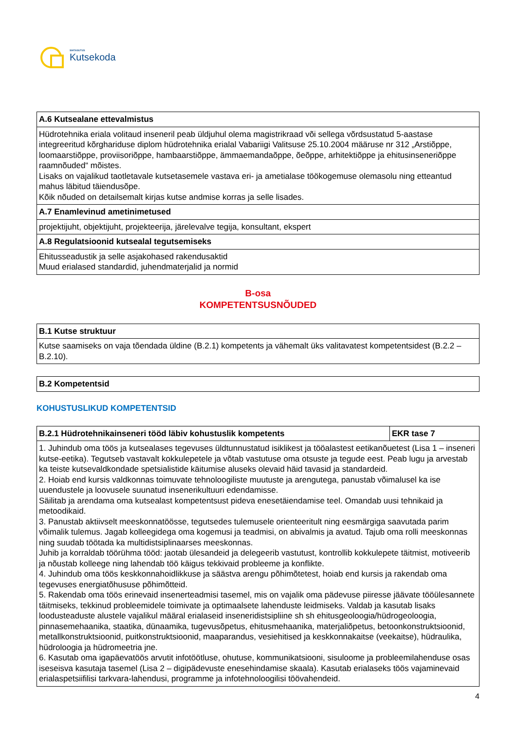SIHTASUTUS
Kutsekoda
| A.6 Kutsealane ettevalmistus |
| --- |
| Hüdrotehnika eriala volitaud inseneril peab üldjuhul olema magistrikraad või sellega võrdsustatud 5-aastase integreeritud kõrghariduse diplom hüdrotehnika erialal Vabariigi Valitsuse 25.10.2004 määruse nr 312 „Arstiõppe, loomaarstiõppe, proviisoriõppe, hambaarstiõppe, ämmaemandaõppe, õeõppe, arhitektiõppe ja ehitusinseneriõppe raamnõuded“ mõistes. Lisaks on vajalikud taotletavale kutsetasemele vastava eri- ja ametialase töökogemuse olemasolu ning etteantud mahus läbitud täiendusõpe. Kõik nõuded on detailsemalt kirjas kutse andmise korras ja selle lisades. |
| A.7 Enamlevinud ametinimetused |
| projektijuht, objektijuht, projekteerija, järelevalve tegija, konsultant, ekspert |
| A.8 Regulatsioonid kutsealal tegutsemiseks |
| Ehitusseadustik ja selle asjakohased rakendusaktid Muud erialased standardid, juhendmaterjalid ja normid |
B-osa
KOMPETENTSUSNÕUDED
| B.1 Kutse struktuur |
| --- |
| Kutse saamiseks on vaja tõendada üldine (B.2.1) kompetents ja vähemalt üks valitavatest kompetentsidest (B.2.2 – B.2.10). |
| B.2 Kompetentsid |
| --- |
KOHUSTUSLIKUD KOMPETENTSID
| B.2.1 Hüdrotehnikainseneri tööd läbiv kohustuslik kompetents | EKR tase 7 |
| --- | --- |
| 1. Juhindub oma töös ja kutsealases tegevuses üldtunnustatud isiklikest ja tööalastest eetikanõuetest (Lisa 1 – inseneri kutse-eetika). Tegutseb vastavalt kokkulepetele ja võtab vastutuse oma otsuste ja tegude eest. Peab lugu ja arvestab ka teiste kutsevaldkondade spetsialistide käitumise aluseks olevaid häid tavasid ja standardeid. 2. Hoiab end kursis valdkonnas toimuvate tehnoloogiliste muutuste ja arengutega, panustab võimalusel ka ise uuendustele ja loovusele suunatud insenerikultuuri edendamisse. Säilitab ja arendama oma kutsealast kompetentsust pideva enesetäiendamise teel. Omandab uusi tehnikaid ja metoodikaid. 3. Panustab aktiivselt meeskonnatöösse, tegutsedes tulemusele orienteeritult ning eesmärgiga saavutada parim võimalik tulemus. Jagab kolleegidega oma kogemusi ja teadmisi, on abivalmis ja avatud. Tajub oma rolli meeskonnas ning suudab töötada ka multidistsiplinaarses meeskonnas. Juhib ja korraldab töörühma tööd: jaotab ülesandeid ja delegeerib vastutust, kontrollib kokkulepete täitmist, motiveerib ja nõustab kolleege ning lahendab töö käigus tekkivaid probleeme ja konflikte. 4. Juhindub oma töös keskkonnahoidlikkuse ja säästva arengu põhimõtetest, hoiab end kursis ja rakendab oma tegevuses energiatõhususe põhimõtteid. 5. Rakendab oma töös erinevaid insenerteadmisi tasemel, mis on vajalik oma pädevuse piiresse jäävate tööülesannete täitmiseks, tekkinud probleemidele toimivate ja optimaalsete lahenduste leidmiseks. Valdab ja kasutab lisaks loodusteaduste alustele vajalikul määral erialaseid inseneridistsipliine sh sh ehitusgeoloogia/hüdrogeoloogia, pinnasemehaanika, staatika, dünaamika, tugevusõpetus, ehitusmehaanika, materjaliõpetus, betoonkonstruktsioonid, metallkonstruktsioonid, puitkonstruktsioonid, maaparandus, vesiehitised ja keskkonnakaitse (veekaitse), hüdraulika, hüdroloogia ja hüdromeetria jne. 6. Kasutab oma igapäevatöös arvutit infotöötluse, ohutuse, kommunikatsiooni, sisuloome ja probleemilahenduse osas iseseisva kasutaja tasemel (Lisa 2 – digipädevuste enesehindamise skaala). Kasutab erialaseks töös vajaminevaid erialaspetsiifilisi tarkvara-lahendusi, programme ja infotehnoloogilisi töövahendeid. | |
4